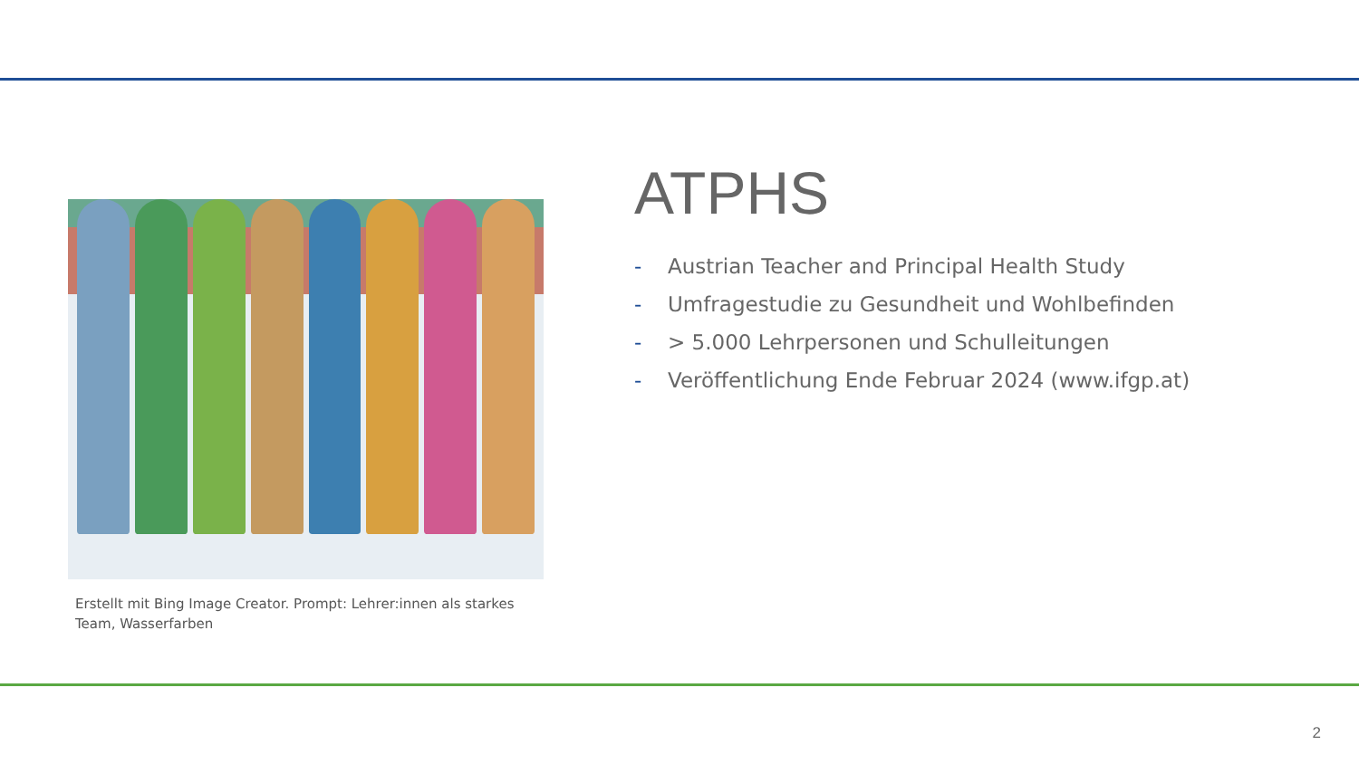Erstellt mit Bing Image Creator. Prompt: Lehrer:innen als starkes Team, Wasserfarben
ATPHS
- Austrian Teacher and Principal Health Study
- Umfragestudie zu Gesundheit und Wohlbefinden
- > 5.000 Lehrpersonen und Schulleitungen
- Veröffentlichung Ende Februar 2024 (www.ifgp.at)
2